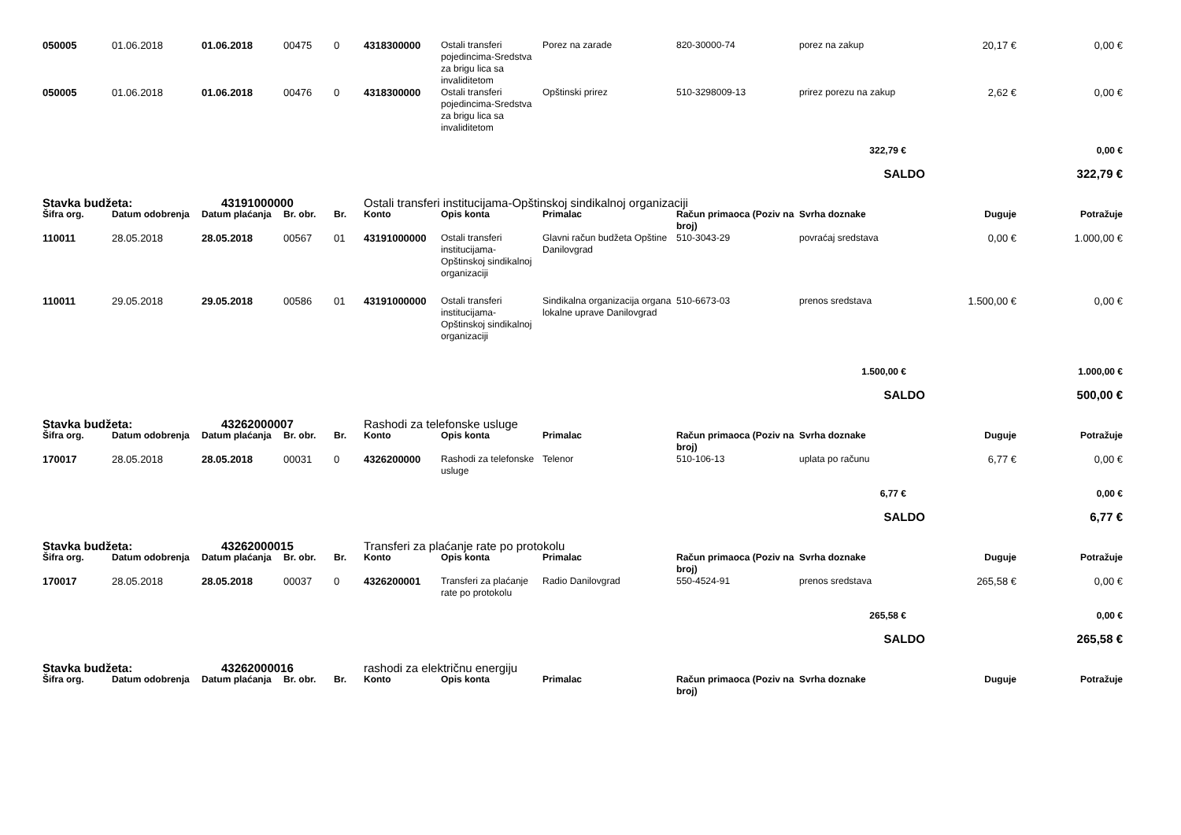| 050005 | 01.06.2018 | 01.06.2018 | 00475 | 0 | 4318300000 | Ostali transferi pojedincima-Sredstva za brigu lica sa invaliditetom | Porez na zarade | 820-30000-74 | porez na zakup | 20,17 € | 0,00 € |
| 050005 | 01.06.2018 | 01.06.2018 | 00476 | 0 | 4318300000 | Ostali transferi pojedincima-Sredstva za brigu lica sa invaliditetom | Opštinski prirez | 510-3298009-13 | prirez porezu na zakup | 2,62 € | 0,00 € |
| 322,79 € | | | | | | | | | | | 0,00 € |
| | | | | | | | | | SALDO | | 322,79 € |
| Stavka budžeta: | | 43191000000 | | | Ostali transferi institucijama-Opštinskoj sindikalnoj organizaciji | | | | | | |
| Šifra org. | Datum odobrenja | Datum plaćanja | Br. obr. | Br. | Konto | Opis konta | Primalac | Račun primaoca (Poziv na broj) | Svrha doznake | Duguje | Potražuje |
| 110011 | 28.05.2018 | 28.05.2018 | 00567 | 01 | 43191000000 | Ostali transferi institucijama-Opštinskoj sindikalnoj organizaciji | Glavni račun budžeta Opštine Danilovgrad | 510-3043-29 | povraćaj sredstava | 0,00 € | 1.000,00 € |
| 110011 | 29.05.2018 | 29.05.2018 | 00586 | 01 | 43191000000 | Ostali transferi institucijama-Opštinskoj sindikalnoj organizaciji | Sindikalna organizacija organa lokalne uprave Danilovgrad | 510-6673-03 | prenos sredstava | 1.500,00 € | 0,00 € |
| 1.500,00 € | | | | | | | | | | | 1.000,00 € |
| | | | | | | | | | SALDO | | 500,00 € |
| Stavka budžeta: | | 43262000007 | | | Rashodi za telefonske usluge | | | | | | |
| Šifra org. | Datum odobrenja | Datum plaćanja | Br. obr. | Br. | Konto | Opis konta | Primalac | Račun primaoca (Poziv na broj) | Svrha doznake | Duguje | Potražuje |
| 170017 | 28.05.2018 | 28.05.2018 | 00031 | 0 | 4326200000 | Rashodi za telefonske usluge | Telenor | 510-106-13 | uplata po računu | 6,77 € | 0,00 € |
| 6,77 € | | | | | | | | | | | 0,00 € |
| | | | | | | | | | SALDO | | 6,77 € |
| Stavka budžeta: | | 43262000015 | | | Transferi za plaćanje rate po protokolu | | | | | | |
| Šifra org. | Datum odobrenja | Datum plaćanja | Br. obr. | Br. | Konto | Opis konta | Primalac | Račun primaoca (Poziv na broj) | Svrha doznake | Duguje | Potražuje |
| 170017 | 28.05.2018 | 28.05.2018 | 00037 | 0 | 4326200001 | Transferi za plaćanje rate po protokolu | Radio Danilovgrad | 550-4524-91 | prenos sredstava | 265,58 € | 0,00 € |
| 265,58 € | | | | | | | | | | | 0,00 € |
| | | | | | | | | | SALDO | | 265,58 € |
| Stavka budžeta: | | 43262000016 | | | rashodi za električnu energiju | | | | | | |
| Šifra org. | Datum odobrenja | Datum plaćanja | Br. obr. | Br. | Konto | Opis konta | Primalac | Račun primaoca (Poziv na broj) | Svrha doznake | Duguje | Potražuje |